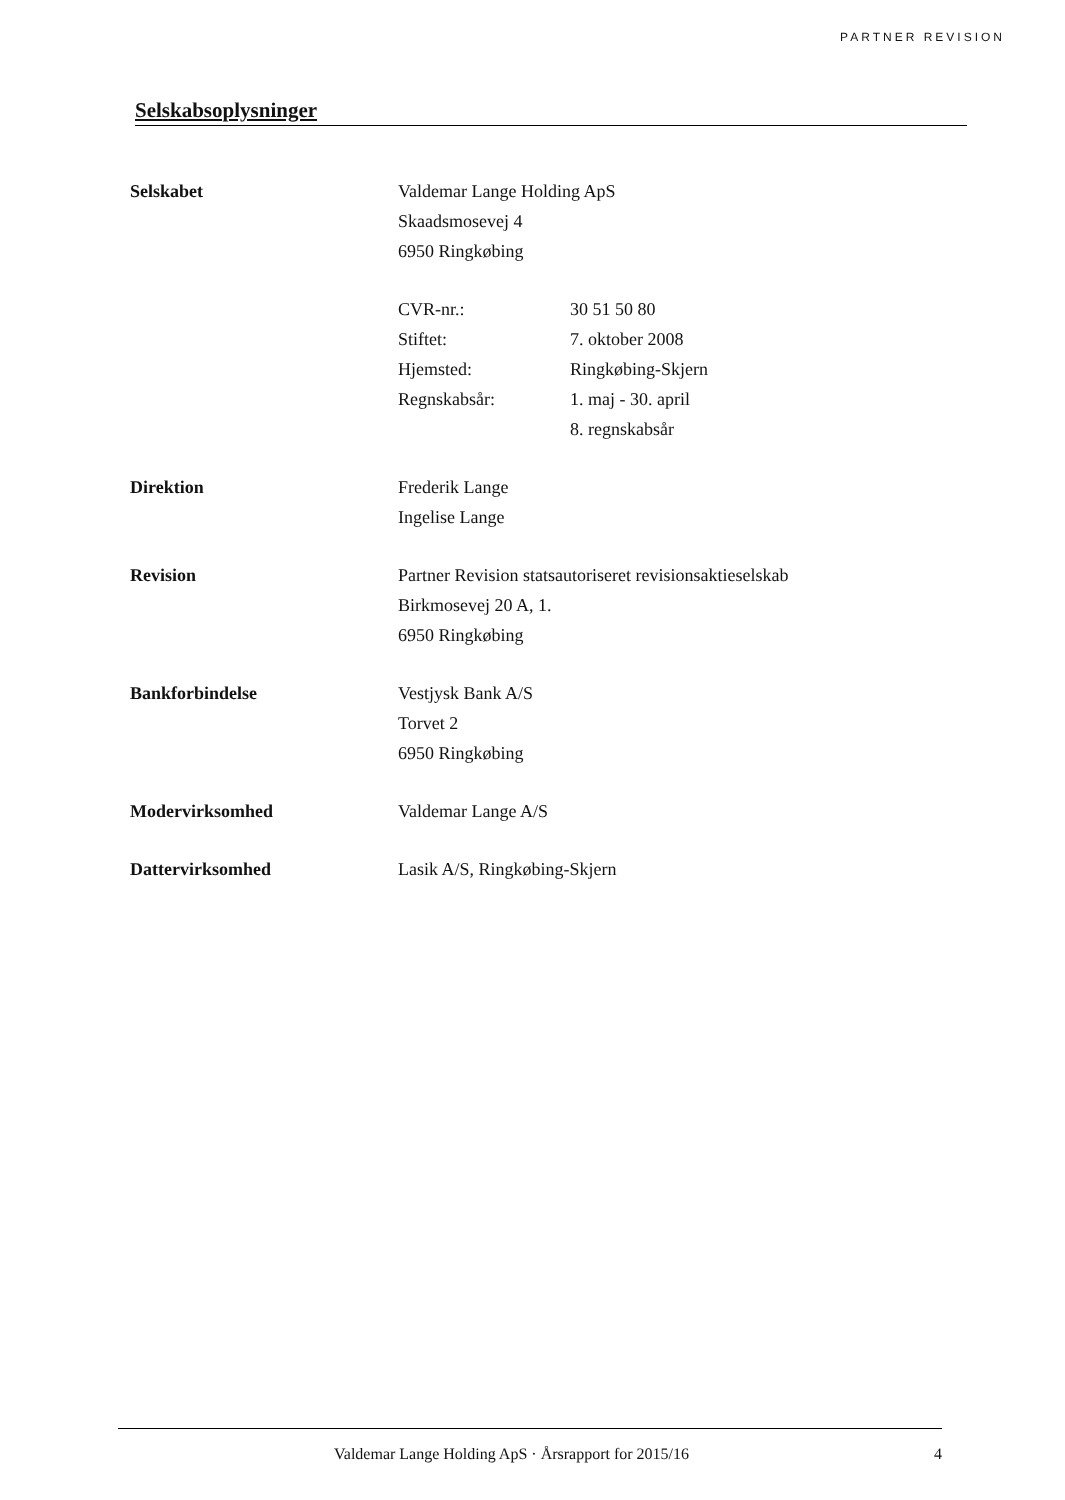PARTNER REVISION
Selskabsoplysninger
Selskabet Valdemar Lange Holding ApS
Skaadsmosevej 4
6950 Ringkøbing
CVR-nr.:
Stiftet:
Hjemsted:
Regnskabsår:
30 51 50 80
7. oktober 2008
Ringkøbing-Skjern
1. maj - 30. april
8. regnskabsår
Direktion Frederik Lange
Ingelise Lange
Revision Partner Revision statsautoriseret revisionsaktieselskab
Birkmosevej 20 A, 1.
6950 Ringkøbing
Bankforbindelse Vestjysk Bank A/S
Torvet 2
6950 Ringkøbing
Modervirksomhed Valdemar Lange A/S
Dattervirksomhed Lasik A/S, Ringkøbing-Skjern
Valdemar Lange Holding ApS · Årsrapport for 2015/16 4